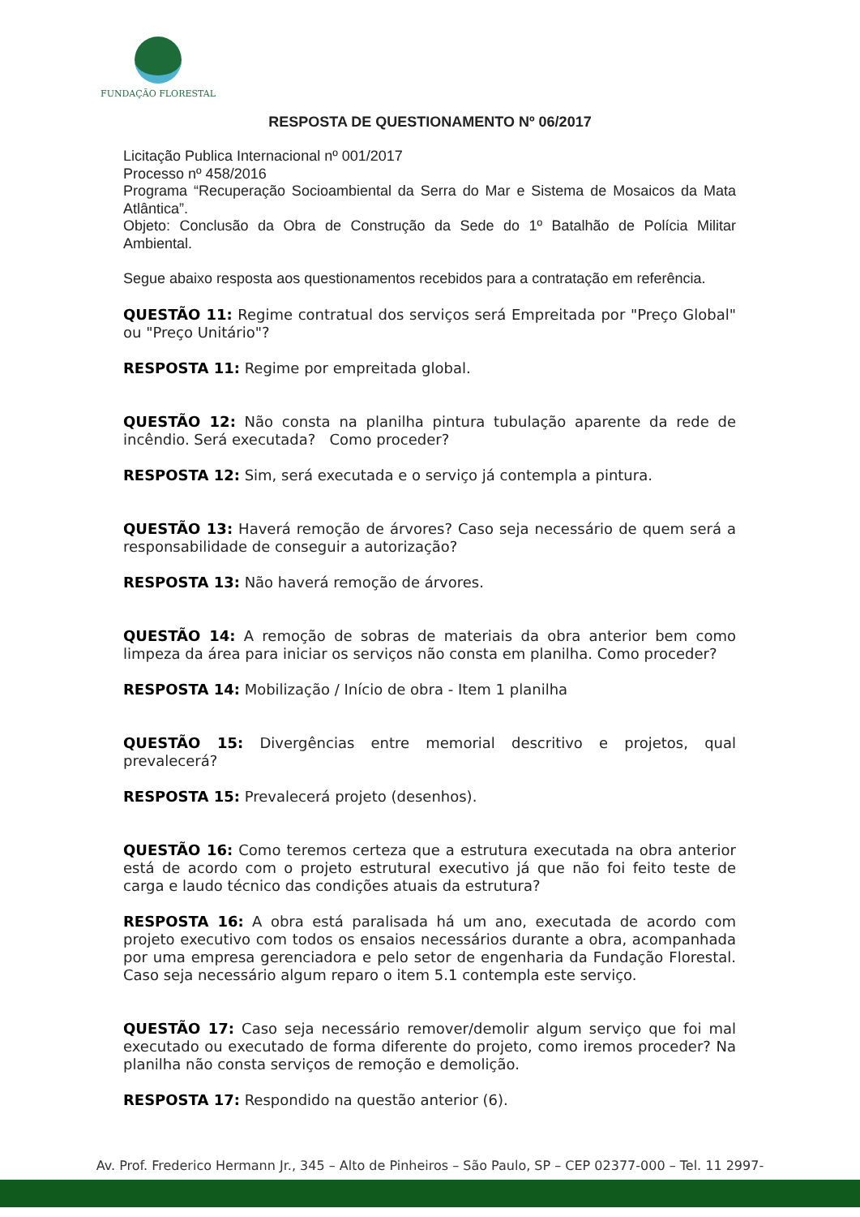FUNDAÇÃO FLORESTAL
RESPOSTA DE QUESTIONAMENTO Nº 06/2017
Licitação Publica Internacional nº 001/2017
Processo nº 458/2016
Programa “Recuperação Socioambiental da Serra do Mar e Sistema de Mosaicos da Mata Atlântica”.
Objeto: Conclusão da Obra de Construção da Sede do 1º Batalhão de Polícia Militar Ambiental.
Segue abaixo resposta aos questionamentos recebidos para a contratação em referência.
QUESTÃO 11: Regime contratual dos serviços será Empreitada por "Preço Global" ou "Preço Unitário"?
RESPOSTA 11: Regime por empreitada global.
QUESTÃO 12: Não consta na planilha pintura tubulação aparente da rede de incêndio. Será executada? Como proceder?
RESPOSTA 12: Sim, será executada e o serviço já contempla a pintura.
QUESTÃO 13: Haverá remoção de árvores? Caso seja necessário de quem será a responsabilidade de conseguir a autorização?
RESPOSTA 13: Não haverá remoção de árvores.
QUESTÃO 14: A remoção de sobras de materiais da obra anterior bem como limpeza da área para iniciar os serviços não consta em planilha. Como proceder?
RESPOSTA 14: Mobilização / Início de obra - Item 1 planilha
QUESTÃO 15: Divergências entre memorial descritivo e projetos, qual prevalecerá?
RESPOSTA 15: Prevalecerá projeto (desenhos).
QUESTÃO 16: Como teremos certeza que a estrutura executada na obra anterior está de acordo com o projeto estrutural executivo já que não foi feito teste de carga e laudo técnico das condições atuais da estrutura?
RESPOSTA 16: A obra está paralisada há um ano, executada de acordo com projeto executivo com todos os ensaios necessários durante a obra, acompanhada por uma empresa gerenciadora e pelo setor de engenharia da Fundação Florestal. Caso seja necessário algum reparo o item 5.1 contempla este serviço.
QUESTÃO 17: Caso seja necessário remover/demolir algum serviço que foi mal executado ou executado de forma diferente do projeto, como iremos proceder? Na planilha não consta serviços de remoção e demolição.
RESPOSTA 17: Respondido na questão anterior (6).
Av. Prof. Frederico Hermann Jr., 345 – Alto de Pinheiros – São Paulo, SP – CEP 02377-000 – Tel. 11 2997-